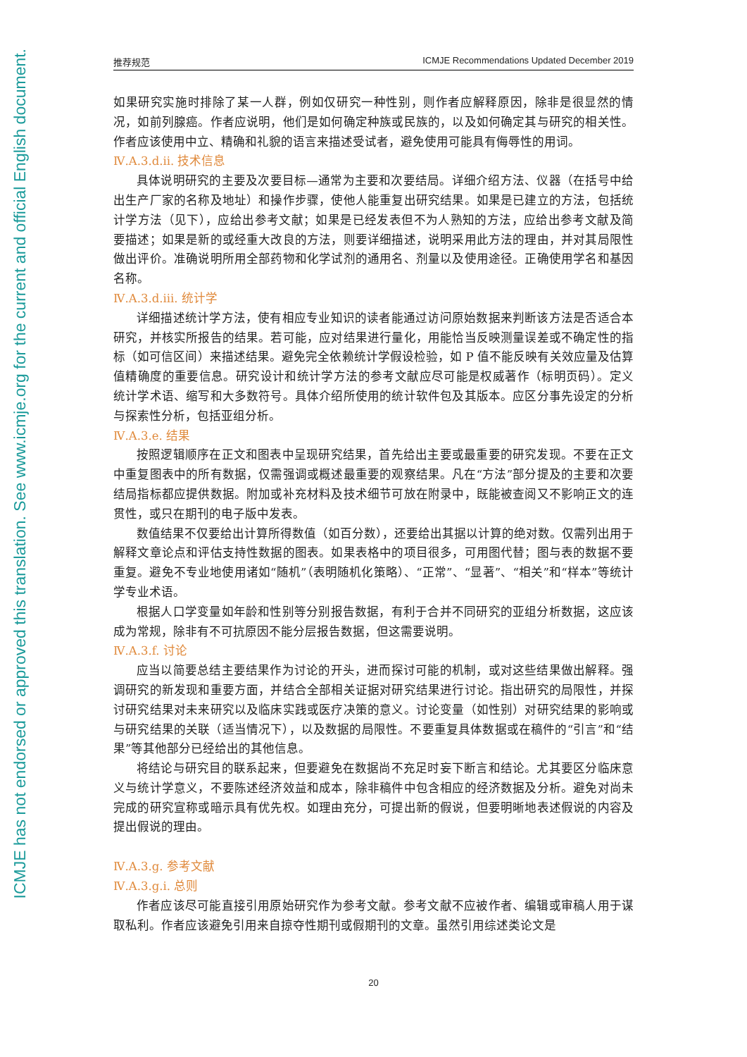ICMJE has not endorsed or approved this translation. See www.icmje.org for the current and official English document.
推荐规范 ICMJE Recommendations Updated December 2019
如果研究实施时排除了某一人群，例如仅研究一种性别，则作者应解释原因，除非是很显然的情况，如前列腺癌。作者应说明，他们是如何确定种族或民族的，以及如何确定其与研究的相关性。作者应该使用中立、精确和礼貌的语言来描述受试者，避免使用可能具有侮辱性的用词。
Ⅳ.A.3.d.ii. 技术信息
具体说明研究的主要及次要目标—通常为主要和次要结局。详细介绍方法、仪器（在括号中给出生产厂家的名称及地址）和操作步骤，使他人能重复出研究结果。如果是已建立的方法，包括统计学方法（见下），应给出参考文献；如果是已经发表但不为人熟知的方法，应给出参考文献及简要描述；如果是新的或经重大改良的方法，则要详细描述，说明采用此方法的理由，并对其局限性做出评价。准确说明所用全部药物和化学试剂的通用名、剂量以及使用途径。正确使用学名和基因名称。
Ⅳ.A.3.d.iii. 统计学
详细描述统计学方法，使有相应专业知识的读者能通过访问原始数据来判断该方法是否适合本研究，并核实所报告的结果。若可能，应对结果进行量化，用能恰当反映测量误差或不确定性的指标（如可信区间）来描述结果。避免完全依赖统计学假设检验，如 P 值不能反映有关效应量及估算值精确度的重要信息。研究设计和统计学方法的参考文献应尽可能是权威著作（标明页码）。定义统计学术语、缩写和大多数符号。具体介绍所使用的统计软件包及其版本。应区分事先设定的分析与探索性分析，包括亚组分析。
Ⅳ.A.3.e. 结果
按照逻辑顺序在正文和图表中呈现研究结果，首先给出主要或最重要的研究发现。不要在正文中重复图表中的所有数据，仅需强调或概述最重要的观察结果。凡在“方法”部分提及的主要和次要结局指标都应提供数据。附加或补充材料及技术细节可放在附录中，既能被查阅又不影响正文的连贯性，或只在期刊的电子版中发表。
数值结果不仅要给出计算所得数值（如百分数），还要给出其据以计算的绝对数。仅需列出用于解释文章论点和评估支持性数据的图表。如果表格中的项目很多，可用图代替；图与表的数据不要重复。避免不专业地使用诸如“随机”（表明随机化策略）、“正常”、“显著”、“相关”和“样本”等统计学专业术语。
根据人口学变量如年龄和性别等分别报告数据，有利于合并不同研究的亚组分析数据，这应该成为常规，除非有不可抗原因不能分层报告数据，但这需要说明。
Ⅳ.A.3.f. 讨论
应当以简要总结主要结果作为讨论的开头，进而探讨可能的机制，或对这些结果做出解释。强调研究的新发现和重要方面，并结合全部相关证据对研究结果进行讨论。指出研究的局限性，并探讨研究结果对未来研究以及临床实践或医疗决策的意义。讨论变量（如性别）对研究结果的影响或与研究结果的关联（适当情况下），以及数据的局限性。不要重复具体数据或在稿件的“引言”和“结果”等其他部分已经给出的其他信息。
将结论与研究目的联系起来，但要避免在数据尚不充足时妄下断言和结论。尤其要区分临床意义与统计学意义，不要陈述经济效益和成本，除非稿件中包含相应的经济数据及分析。避免对尚未完成的研究宣称或暗示具有优先权。如理由充分，可提出新的假说，但要明晰地表述假说的内容及提出假说的理由。
Ⅳ.A.3.g. 参考文献
Ⅳ.A.3.g.i. 总则
作者应该尽可能直接引用原始研究作为参考文献。参考文献不应被作者、编辑或审稿人用于谋取私利。作者应该避免引用来自掠夺性期刊或假期刊的文章。虽然引用综述类论文是
20